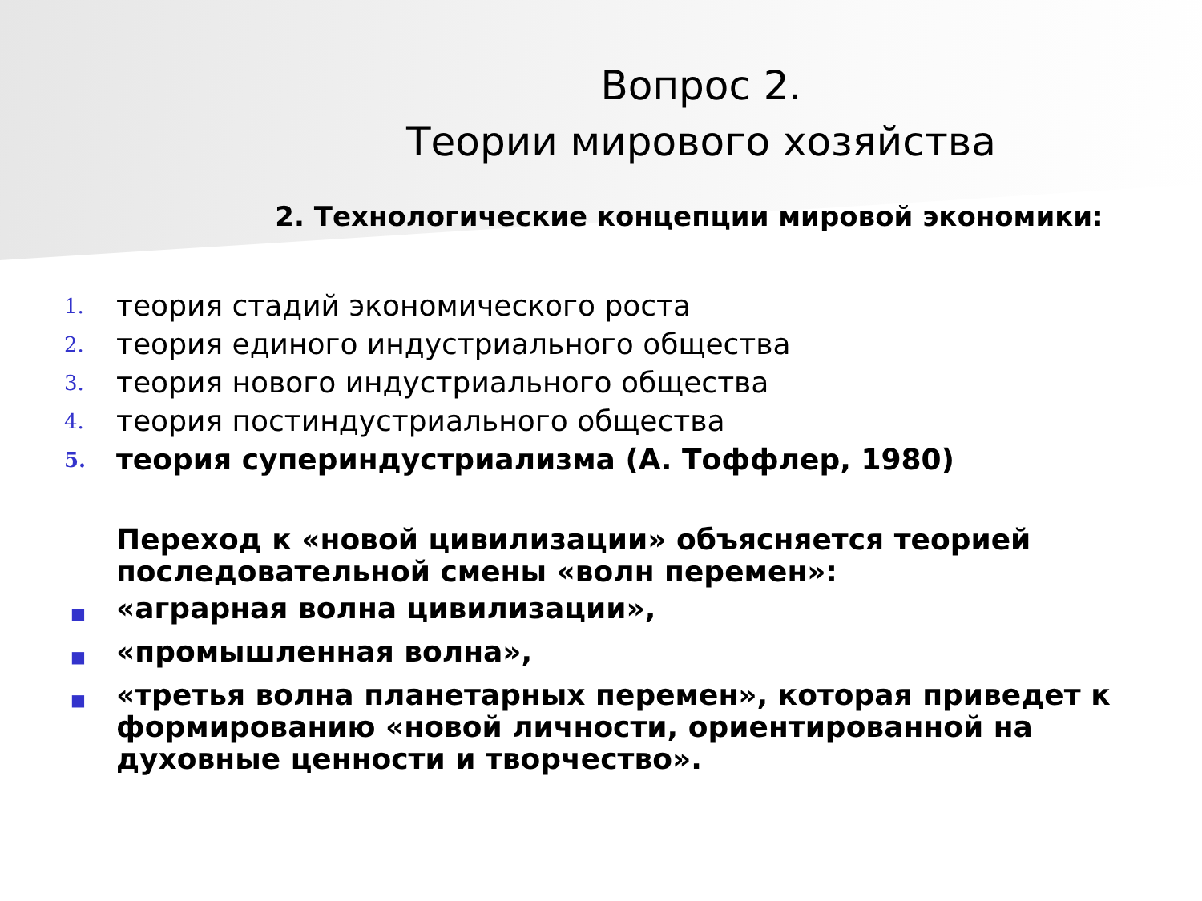Вопрос 2.
Теории мирового хозяйства
2. Технологические концепции мировой экономики:
1. теория стадий экономического роста
2. теория единого индустриального общества
3. теория нового индустриального общества
4. теория постиндустриального общества
5. теория супериндустриализма (А. Тоффлер, 1980)
Переход к «новой цивилизации» объясняется теорией последовательной смены «волн перемен»:
■ «аграрная волна цивилизации»,
■ «промышленная волна»,
■ «третья волна планетарных перемен», которая приведет к формированию «новой личности, ориентированной на духовные ценности и творчество».